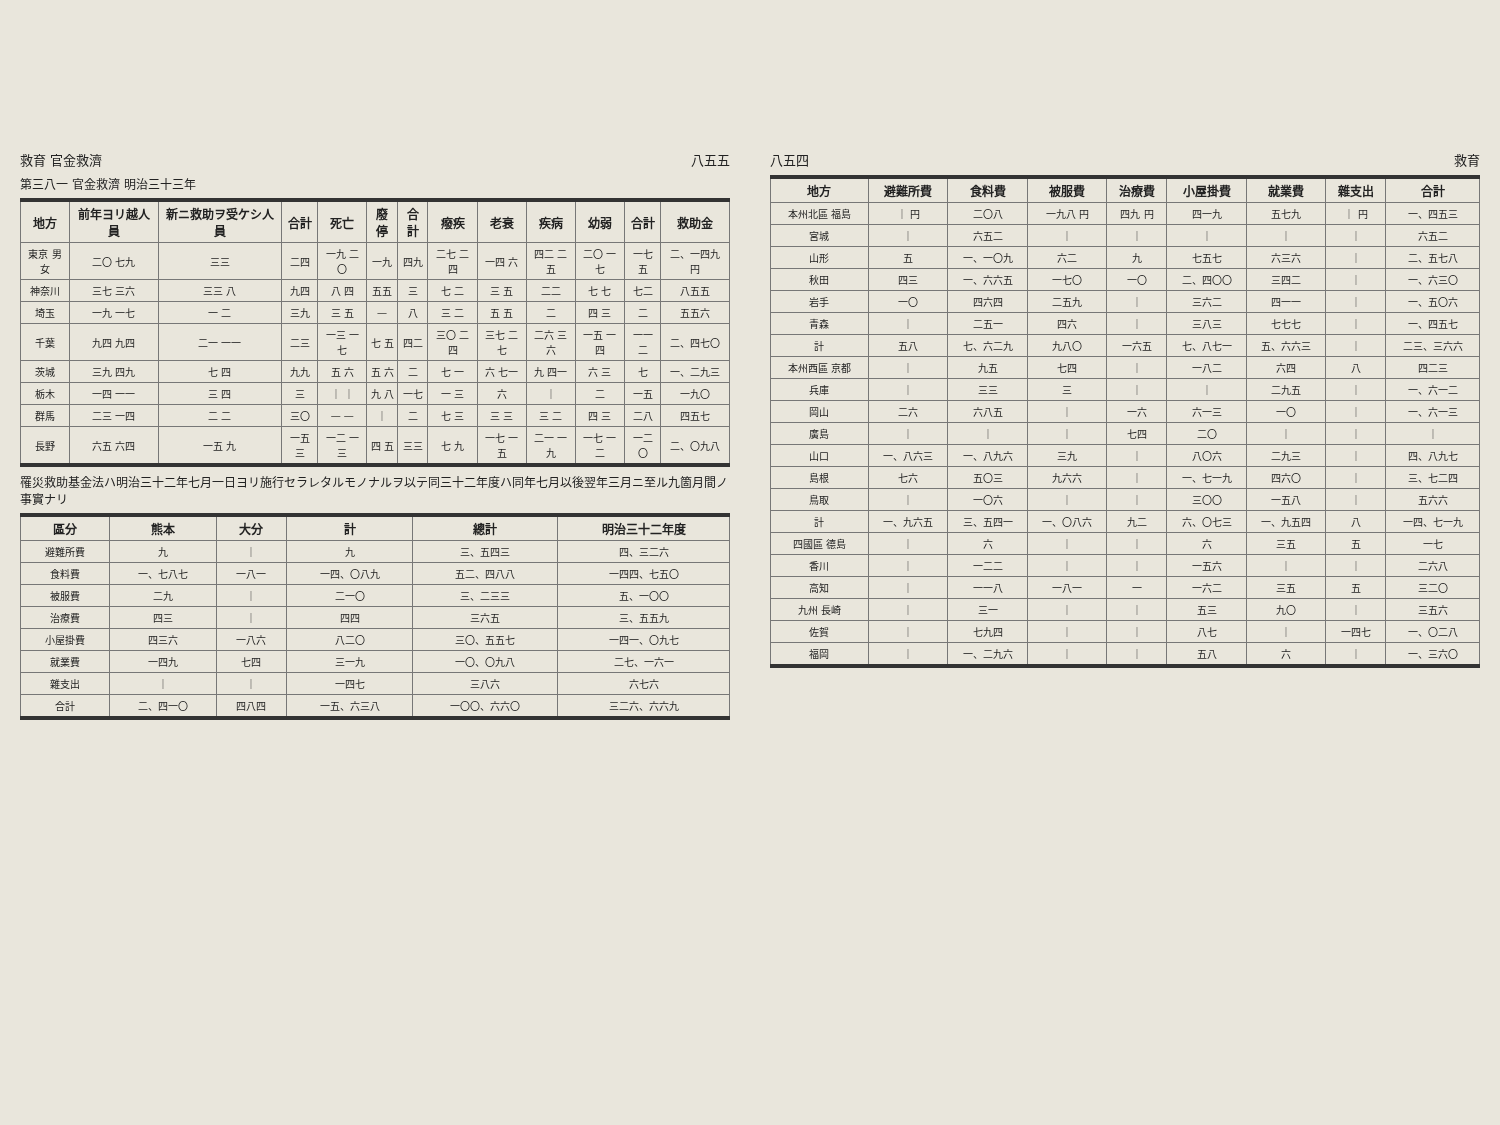救育 官金救濟 八五五
第三八一 官金救濟 明治三十三年
| 地方 | 前年ヨリ越人員 | 新ニ救助ヲ受ケシ人員 | 合計 | 死亡 | 廢停 | 合計 | 癈疾 | 老衰 | 疾病 | 幼弱 | 合計 | 救助金 |
| --- | --- | --- | --- | --- | --- | --- | --- | --- | --- | --- | --- | --- |
| 東京 男女 | 二〇 七九 | 三三 | 二四 | 一九 二〇 | 一九 | 四九 | 二七 二四 | 一四 六 | 四二 二五 | 二〇 一七 | 一七五 | 二、一四九 円 |
| 神奈川 | 三七 三六 | 三三 八 | 九四 | 八 四 | 五五 | 三 | 七 二 | 三 五 | 二二 | 七 七 | 七二 | 八五五 |
| 埼玉 | 一九 一七 | 一 二 | 三九 | 三 五 | — | 八 | 三 二 | 五 五 | 二 | 四 三 | 二 | 五五六 |
| 千葉 | 九四 九四 | 二一 一一 | 二三 | 一三 一七 | 七 五 | 四二 | 三〇 二四 | 三七 二七 | 二六 三六 | 一五 一四 | 一一二 | 二、四七〇 |
| 茨城 | 三九 四九 | 七 四 | 九九 | 五 六 | 五 六 | 二 | 七 一 | 六 七一 | 九 四一 | 六 三 | 七 | 一、二九三 |
| 栃木 | 一四 一一 | 三 四 | 三 | ｜ ｜ | 九 八 | 一七 | 一 三 | 六 | ｜ | 二 | 一五 | 一九〇 |
| 群馬 | 二三 一四 | 二 二 | 三〇 | — — | ｜ | 二 | 七 三 | 三 三 | 三 二 | 四 三 | 二八 | 四五七 |
| 長野 | 六五 六四 | 一五 九 | 一五三 | 一二 一三 | 四 五 | 三三 | 七 九 | 一七 一五 | 二一 一九 | 一七 一二 | 一二〇 | 二、〇九八 |
罹災救助基金法ハ明治三十二年七月一日ヨリ施行セラレタルモノナルヲ以テ同三十二年度ハ同年七月以後翌年三月ニ至ル九箇月間ノ事實ナリ
| 區分 | 熊本 | 大分 | 計 | 總計 | 明治三十二年度 |
| --- | --- | --- | --- | --- | --- |
| 避難所費 | 九 | ｜ | 九 | 三、五四三 | 四、三二六 |
| 食料費 | 一、七八七 | 一八一 | 一四、〇八九 | 五二、四八八 | 一四四、七五〇 |
| 被服費 | 二九 | ｜ | 二一〇 | 三、二三三 | 五、一〇〇 |
| 治療費 | 四三 | ｜ | 四四 | 三六五 | 三、五五九 |
| 小屋掛費 | 四三六 | 一八六 | 八二〇 | 三〇、五五七 | 一四一、〇九七 |
| 就業費 | 一四九 | 七四 | 三一九 | 一〇、〇九八 | 二七、一六一 |
| 雜支出 | ｜ | ｜ | 一四七 | 三八六 | 六七六 |
| 合計 | 二、四一〇 | 四八四 | 一五、六三八 | 一〇〇、六六〇 | 三二六、六六九 |
八五四 救育
| 地方 | 避難所費 | 食料費 | 被服費 | 治療費 | 小屋掛費 | 就業費 | 雜支出 | 合計 |
| --- | --- | --- | --- | --- | --- | --- | --- | --- |
| 本州北區 福島 | ｜ 円 | 二〇八 | 一九八 円 | 四九 円 | 四一九 | 五七九 | ｜ 円 | 一、四五三 |
| 宮城 | ｜ | 六五二 | ｜ | ｜ | ｜ | ｜ | ｜ | 六五二 |
| 山形 | 五 | 一、一〇九 | 六二 | 九 | 七五七 | 六三六 | ｜ | 二、五七八 |
| 秋田 | 四三 | 一、六六五 | 一七〇 | 一〇 | 二、四〇〇 | 三四二 | ｜ | 一、六三〇 |
| 岩手 | 一〇 | 四六四 | 二五九 | ｜ | 三六二 | 四一一 | ｜ | 一、五〇六 |
| 青森 | ｜ | 二五一 | 四六 | ｜ | 三八三 | 七七七 | ｜ | 一、四五七 |
| 計 | 五八 | 七、六二九 | 九八〇 | 一六五 | 七、八七一 | 五、六六三 | ｜ | 二三、三六六 |
| 本州西區 京都 | ｜ | 九五 | 七四 | ｜ | 一八二 | 六四 | 八 | 四二三 |
| 兵庫 | ｜ | 三三 | 三 | ｜ | ｜ | 二九五 | ｜ | 一、六一二 |
| 岡山 | 二六 | 六八五 | ｜ | 一六 | 六一三 | 一〇 | ｜ | 一、六一三 |
| 廣島 | ｜ | ｜ | ｜ | 七四 | 二〇 | ｜ | ｜ | ｜ |
| 山口 | 一、八六三 | 一、八九六 | 三九 | ｜ | 八〇六 | 二九三 | ｜ | 四、八九七 |
| 島根 | 七六 | 五〇三 | 九六六 | ｜ | 一、七一九 | 四六〇 | ｜ | 三、七二四 |
| 鳥取 | ｜ | 一〇六 | ｜ | ｜ | 三〇〇 | 一五八 | ｜ | 五六六 |
| 計 | 一、九六五 | 三、五四一 | 一、〇八六 | 九二 | 六、〇七三 | 一、九五四 | 八 | 一四、七一九 |
| 四國區 德島 | ｜ | 六 | ｜ | ｜ | 六 | 三五 | 五 | 一七 |
| 香川 | ｜ | 一二二 | ｜ | ｜ | 一五六 | ｜ | ｜ | 二六八 |
| 高知 | ｜ | 一一八 | 一八一 | 一 | 一六二 | 三五 | 五 | 三二〇 |
| 九州 長崎 | ｜ | 三一 | ｜ | ｜ | 五三 | 九〇 | ｜ | 三五六 |
| 佐賀 | ｜ | 七九四 | ｜ | ｜ | 八七 | ｜ | 一四七 | 一、〇二八 |
| 福岡 | ｜ | 一、二九六 | ｜ | ｜ | 五八 | 六 | ｜ | 一、三六〇 |